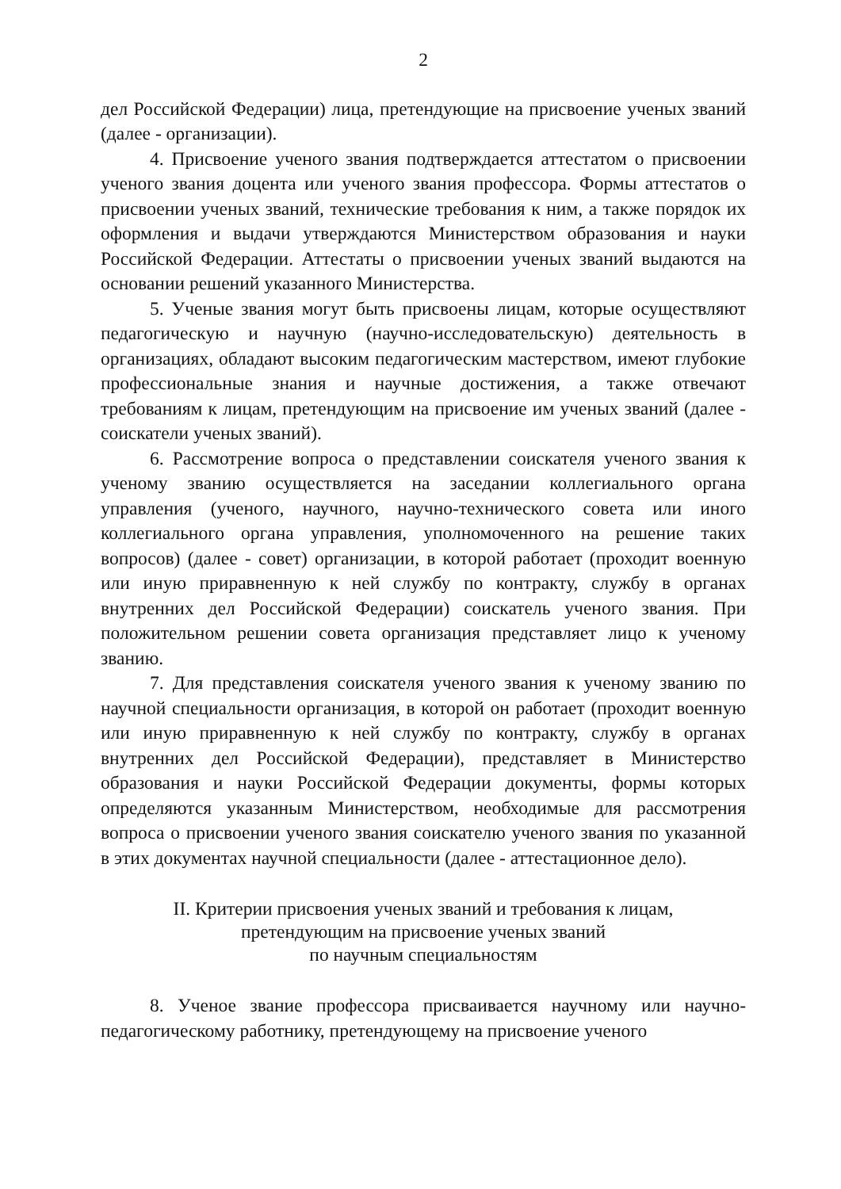2
дел Российской Федерации) лица, претендующие на присвоение ученых званий (далее - организации).
4. Присвоение ученого звания подтверждается аттестатом о присвоении ученого звания доцента или ученого звания профессора. Формы аттестатов о присвоении ученых званий, технические требования к ним, а также порядок их оформления и выдачи утверждаются Министерством образования и науки Российской Федерации. Аттестаты о присвоении ученых званий выдаются на основании решений указанного Министерства.
5. Ученые звания могут быть присвоены лицам, которые осуществляют педагогическую и научную (научно-исследовательскую) деятельность в организациях, обладают высоким педагогическим мастерством, имеют глубокие профессиональные знания и научные достижения, а также отвечают требованиям к лицам, претендующим на присвоение им ученых званий (далее - соискатели ученых званий).
6. Рассмотрение вопроса о представлении соискателя ученого звания к ученому званию осуществляется на заседании коллегиального органа управления (ученого, научного, научно-технического совета или иного коллегиального органа управления, уполномоченного на решение таких вопросов) (далее - совет) организации, в которой работает (проходит военную или иную приравненную к ней службу по контракту, службу в органах внутренних дел Российской Федерации) соискатель ученого звания. При положительном решении совета организация представляет лицо к ученому званию.
7. Для представления соискателя ученого звания к ученому званию по научной специальности организация, в которой он работает (проходит военную или иную приравненную к ней службу по контракту, службу в органах внутренних дел Российской Федерации), представляет в Министерство образования и науки Российской Федерации документы, формы которых определяются указанным Министерством, необходимые для рассмотрения вопроса о присвоении ученого звания соискателю ученого звания по указанной в этих документах научной специальности (далее - аттестационное дело).
II. Критерии присвоения ученых званий и требования к лицам,
претендующим на присвоение ученых званий
по научным специальностям
8. Ученое звание профессора присваивается научному или научно-педагогическому работнику, претендующему на присвоение ученого